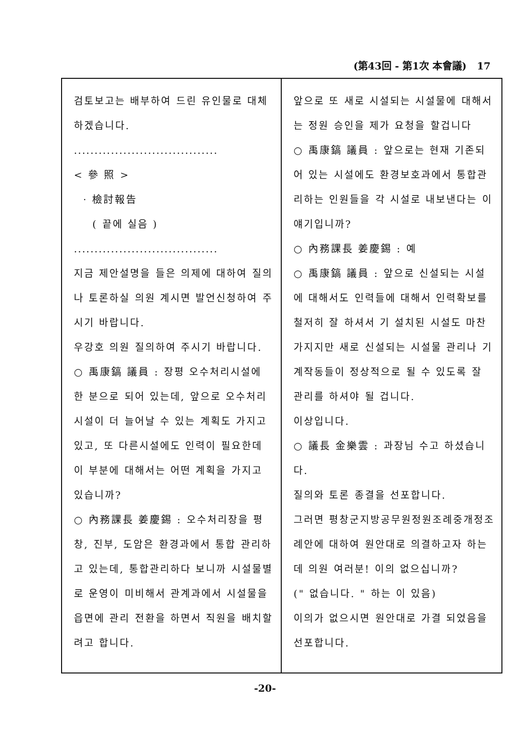(第43回 - 第1次 本會議) 17
검토보고는 배부하여 드린 유인물로 대체하겠습니다.
...................................
< 參 照 >
· 檢討報告
( 끝에 실음 )
...................................
지금 제안설명을 들은 의제에 대하여 질의나 토론하실 의원 계시면 발언신청하여 주시기 바랍니다.
우강호 의원 질의하여 주시기 바랍니다.
○ 禹康鎬 議員 : 장평 오수처리시설에 한 분으로 되어 있는데, 앞으로 오수처리 시설이 더 늘어날 수 있는 계획도 가지고 있고, 또 다른시설에도 인력이 필요한데 이 부분에 대해서는 어떤 계획을 가지고 있습니까?
○ 內務課長 姜慶錫 : 오수처리장을 평창, 진부, 도암은 환경과에서 통합 관리하고 있는데, 통합관리하다 보니까 시설물별로 운영이 미비해서 관계과에서 시설물을 읍면에 관리 전환을 하면서 직원을 배치할려고 합니다.
앞으로 또 새로 시설되는 시설물에 대해서는 정원 승인을 제가 요청을 할겁니다
○ 禹康鎬 議員 : 앞으로는 현재 기존되어 있는 시설에도 환경보호과에서 통합관리하는 인원들을 각 시설로 내보낸다는 이 얘기입니까?
○ 內務課長 姜慶錫 : 예
○ 禹康鎬 議員 : 앞으로 신설되는 시설에 대해서도 인력들에 대해서 인력확보를 철저히 잘 하셔서 기 설치된 시설도 마찬가지지만 새로 신설되는 시설물 관리나 기계작동들이 정상적으로 될 수 있도록 잘 관리를 하셔야 될 겁니다.
이상입니다.
○ 議長 金樂雲 : 과장님 수고 하셨습니다.
질의와 토론 종결을 선포합니다.
그러면 평창군지방공무원정원조례중개정조례안에 대하여 원안대로 의결하고자 하는데 의원 여러분! 이의 없으십니까?
(" 없습니다. " 하는 이 있음)
이의가 없으시면 원안대로 가결 되었음을 선포합니다.
-20-